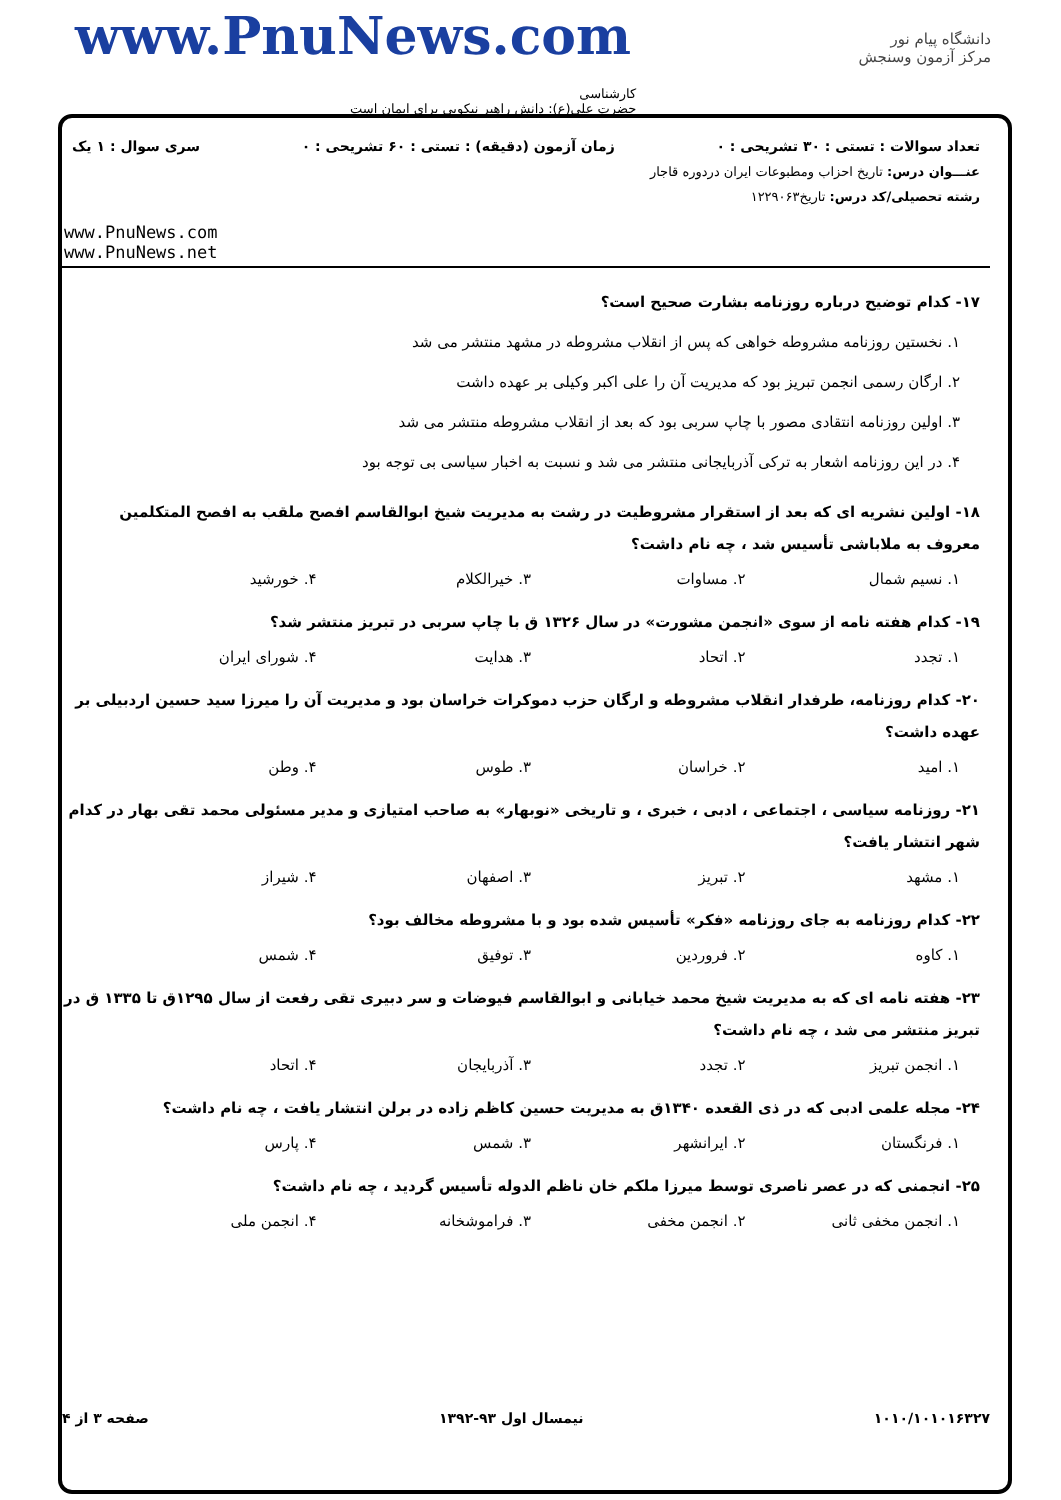www.PnuNews.com
دانشگاه پیام نور
مرکز آزمون وسنجش
کارشناسی
حضرت علی(ع): دانش راهبر نیکویی برای ایمان است
تعداد سوالات : تستی : ۳۰ تشریحی : ۰ زمان آزمون (دقیقه) : تستی : ۶۰ تشریحی : ۰ سری سوال : ۱ یک
عنـــوان درس: تاریخ احزاب ومطبوعات ایران دردوره قاجار
رشته تحصیلی/کد درس: تاریخ۱۲۲۹۰۶۳
www.PnuNews.com
www.PnuNews.net
۱۷- کدام توضیح درباره روزنامه بشارت صحیح است؟
۱. نخستین روزنامه مشروطه خواهی که پس از انقلاب مشروطه در مشهد منتشر می شد
۲. ارگان رسمی انجمن تبریز بود که مدیریت آن را علی اکبر وکیلی بر عهده داشت
۳. اولین روزنامه انتقادی مصور با چاپ سربی بود که بعد از انقلاب مشروطه منتشر می شد
۴. در این روزنامه اشعار به ترکی آذربایجانی منتشر می شد و نسبت به اخبار سیاسی بی توجه بود
۱۸- اولین نشریه ای که بعد از استقرار مشروطیت در رشت به مدیریت شیخ ابوالقاسم افصح ملقب به افصح المتکلمین معروف به ملاباشی تأسیس شد ، چه نام داشت؟
۱. نسیم شمال ۲. مساوات ۳. خیرالکلام ۴. خورشید
۱۹- کدام هفته نامه از سوی «انجمن مشورت» در سال ۱۳۲۶ ق با چاپ سربی در تبریز منتشر شد؟
۱. تجدد ۲. اتحاد ۳. هدایت ۴. شورای ایران
۲۰- کدام روزنامه، طرفدار انقلاب مشروطه و ارگان حزب دموکرات خراسان بود و مدیریت آن را میرزا سید حسین اردبیلی بر عهده داشت؟
۱. امید ۲. خراسان ۳. طوس ۴. وطن
۲۱- روزنامه سیاسی ، اجتماعی ، ادبی ، خبری ، و تاریخی «نوبهار» به صاحب امتیازی و مدیر مسئولی محمد تقی بهار در کدام شهر انتشار یافت؟
۱. مشهد ۲. تبریز ۳. اصفهان ۴. شیراز
۲۲- کدام روزنامه به جای روزنامه «فکر» تأسیس شده بود و با مشروطه مخالف بود؟
۱. کاوه ۲. فروردین ۳. توفیق ۴. شمس
۲۳- هفته نامه ای که به مدیریت شیخ محمد خیابانی و ابوالقاسم فیوضات و سر دبیری تقی رفعت از سال ۱۲۹۵ق تا ۱۳۳۵ ق در تبریز منتشر می شد ، چه نام داشت؟
۱. انجمن تبریز ۲. تجدد ۳. آذربایجان ۴. اتحاد
۲۴- مجله علمی ادبی که در ذی القعده ۱۳۴۰ق به مدیریت حسین کاظم زاده در برلن انتشار یافت ، چه نام داشت؟
۱. فرنگستان ۲. ایرانشهر ۳. شمس ۴. پارس
۲۵- انجمنی که در عصر ناصری توسط میرزا ملکم خان ناظم الدوله تأسیس گردید ، چه نام داشت؟
۱. انجمن مخفی ثانی ۲. انجمن مخفی ۳. فراموشخانه ۴. انجمن ملی
۱۰۱۰/۱۰۱۰۱۶۳۲۷ نیمسال اول ۹۳-۱۳۹۲ صفحه ۳ از ۴